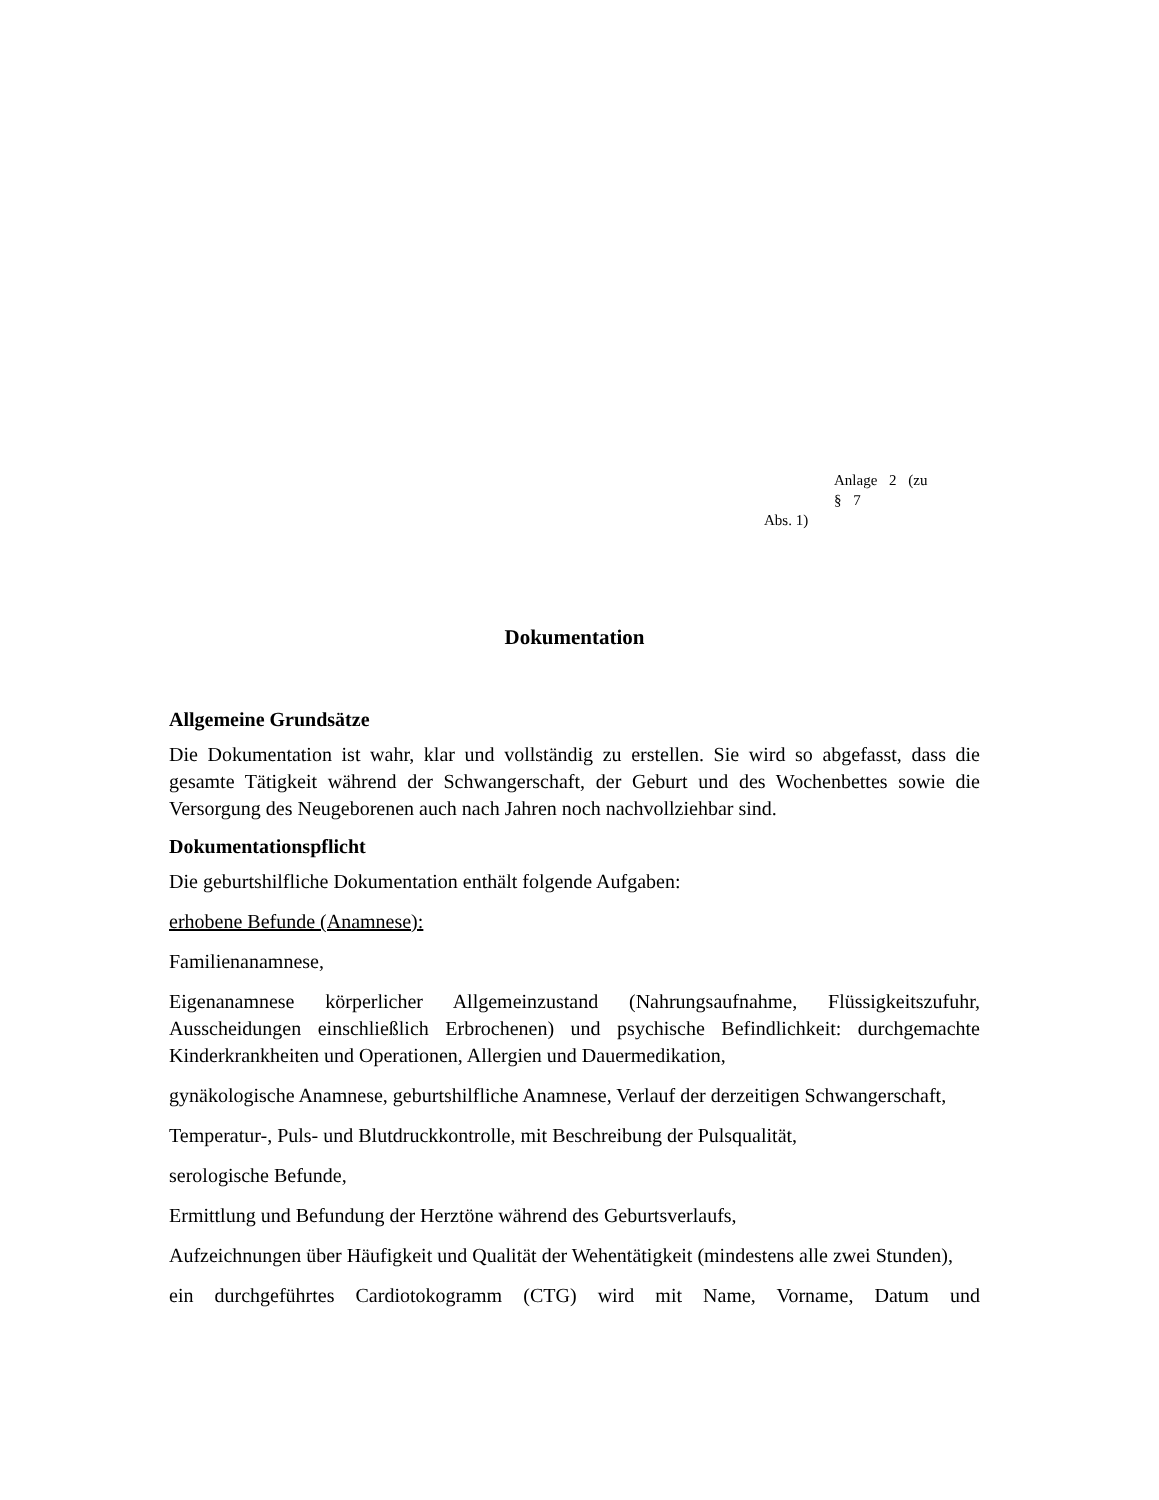Anlage 2 (zu § 7
Abs. 1)
Dokumentation
Allgemeine Grundsätze
Die Dokumentation ist wahr, klar und vollständig zu erstellen. Sie wird so abgefasst, dass die gesamte Tätigkeit während der Schwangerschaft, der Geburt und des Wochenbettes sowie die Versorgung des Neugeborenen auch nach Jahren noch nachvollziehbar sind.
Dokumentationspflicht
Die geburtshilfliche Dokumentation enthält folgende Aufgaben:
erhobene Befunde (Anamnese):
Familienanamnese,
Eigenanamnese körperlicher Allgemeinzustand (Nahrungsaufnahme, Flüssigkeitszufuhr, Ausscheidungen einschließlich Erbrochenen) und psychische Befindlichkeit: durchgemachte Kinderkrankheiten und Operationen, Allergien und Dauermedikation,
gynäkologische Anamnese, geburtshilfliche Anamnese, Verlauf der derzeitigen Schwangerschaft,
Temperatur-, Puls- und Blutdruckkontrolle, mit Beschreibung der Pulsqualität,
serologische Befunde,
Ermittlung und Befundung der Herztöne während des Geburtsverlaufs,
Aufzeichnungen über Häufigkeit und Qualität der Wehentätigkeit (mindestens alle zwei Stunden),
ein durchgeführtes Cardiotokogramm (CTG) wird mit Name, Vorname, Datum und